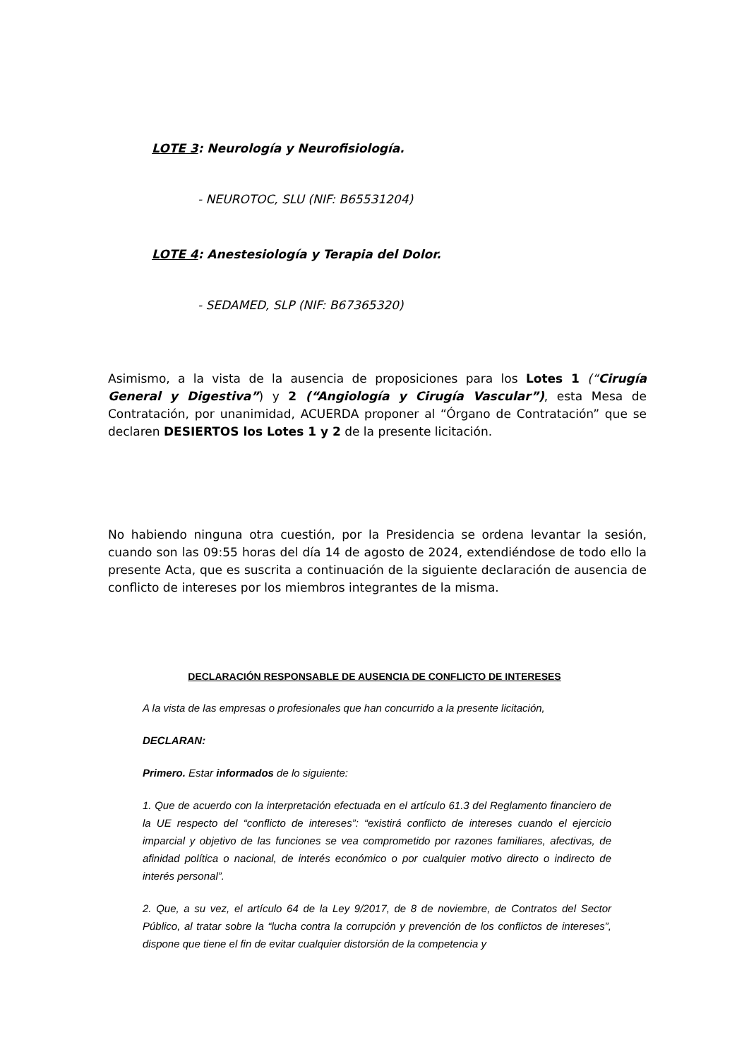LOTE 3: Neurología y Neurofisiología.
- NEUROTOC, SLU (NIF: B65531204)
LOTE 4: Anestesiología y Terapia del Dolor.
- SEDAMED, SLP (NIF: B67365320)
Asimismo, a la vista de la ausencia de proposiciones para los Lotes 1 (“Cirugía General y Digestiva”) y 2 (“Angiología y Cirugía Vascular”), esta Mesa de Contratación, por unanimidad, ACUERDA proponer al “Órgano de Contratación” que se declaren DESIERTOS los Lotes 1 y 2 de la presente licitación.
No habiendo ninguna otra cuestión, por la Presidencia se ordena levantar la sesión, cuando son las 09:55 horas del día 14 de agosto de 2024, extendiéndose de todo ello la presente Acta, que es suscrita a continuación de la siguiente declaración de ausencia de conflicto de intereses por los miembros integrantes de la misma.
DECLARACIÓN RESPONSABLE DE AUSENCIA DE CONFLICTO DE INTERESES
A la vista de las empresas o profesionales que han concurrido a la presente licitación,
DECLARAN:
Primero. Estar informados de lo siguiente:
1. Que de acuerdo con la interpretación efectuada en el artículo 61.3 del Reglamento financiero de la UE respecto del “conflicto de intereses”: “existirá conflicto de intereses cuando el ejercicio imparcial y objetivo de las funciones se vea comprometido por razones familiares, afectivas, de afinidad política o nacional, de interés económico o por cualquier motivo directo o indirecto de interés personal”.
2. Que, a su vez, el artículo 64 de la Ley 9/2017, de 8 de noviembre, de Contratos del Sector Público, al tratar sobre la “lucha contra la corrupción y prevención de los conflictos de intereses”, dispone que tiene el fin de evitar cualquier distorsión de la competencia y